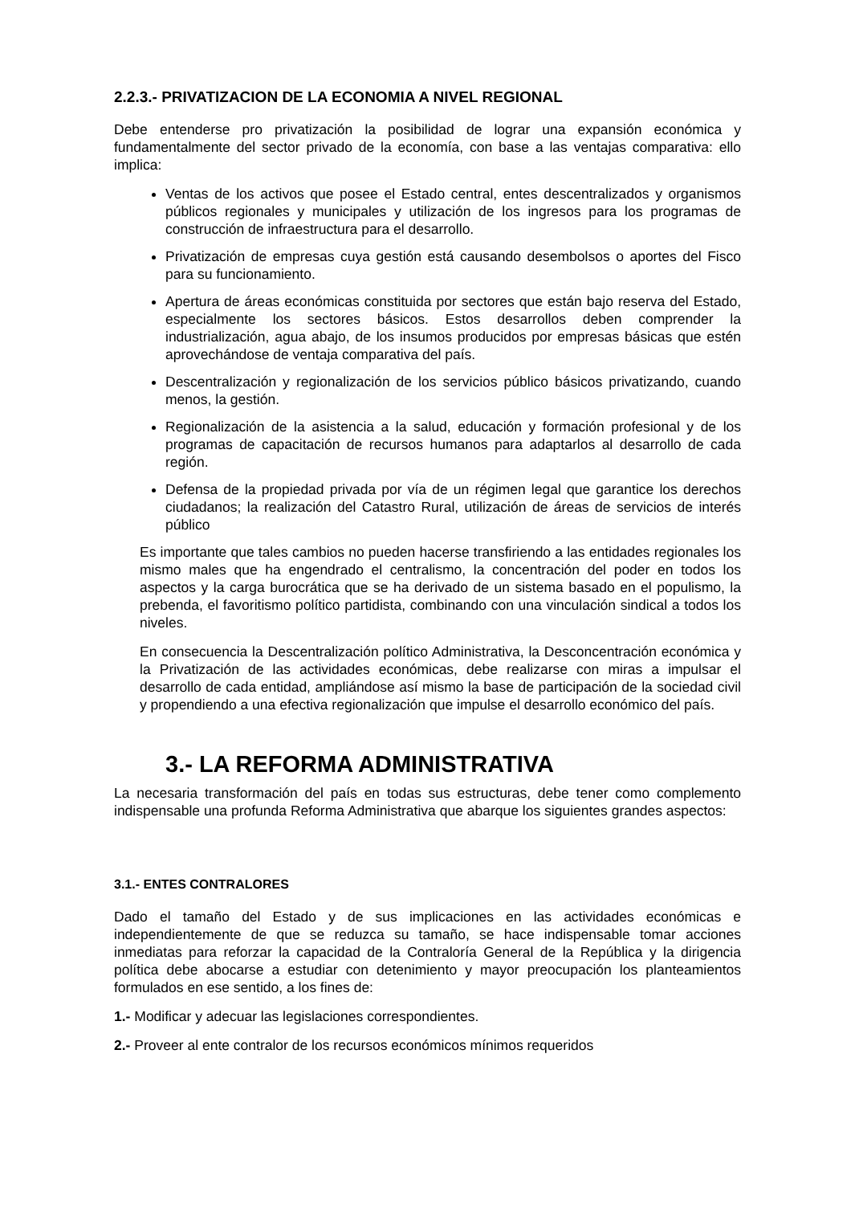2.2.3.- PRIVATIZACION DE LA ECONOMIA A NIVEL REGIONAL
Debe entenderse pro privatización la posibilidad de lograr una expansión económica y fundamentalmente del sector privado de la economía, con base a las ventajas comparativa: ello implica:
Ventas de los activos que posee el Estado central, entes descentralizados y organismos públicos regionales y municipales y utilización de los ingresos para los programas de construcción de infraestructura para el desarrollo.
Privatización de empresas cuya gestión está causando desembolsos o aportes del Fisco para su funcionamiento.
Apertura de áreas económicas constituida por sectores que están bajo reserva del Estado, especialmente los sectores básicos. Estos desarrollos deben comprender la industrialización, agua abajo, de los insumos producidos por empresas básicas que estén aprovechándose de ventaja comparativa del país.
Descentralización y regionalización de los servicios público básicos privatizando, cuando menos, la gestión.
Regionalización de la asistencia a la salud, educación y formación profesional y de los programas de capacitación de recursos humanos para adaptarlos al desarrollo de cada región.
Defensa de la propiedad privada por vía de un régimen legal que garantice los derechos ciudadanos; la realización del Catastro Rural, utilización de áreas de servicios de interés público
Es importante que tales cambios no pueden hacerse transfiriendo a las entidades regionales los mismo males que ha engendrado el centralismo, la concentración del poder en todos los aspectos y la carga burocrática que se ha derivado de un sistema basado en el populismo, la prebenda, el favoritismo político partidista, combinando con una vinculación sindical a todos los niveles.
En consecuencia la Descentralización político Administrativa, la Desconcentración económica y la Privatización de las actividades económicas, debe realizarse con miras a impulsar el desarrollo de cada entidad, ampliándose así mismo la base de participación de la sociedad civil y propendiendo a una efectiva regionalización que impulse el desarrollo económico del país.
3.- LA REFORMA ADMINISTRATIVA
La necesaria transformación del país en todas sus estructuras, debe tener como complemento indispensable una profunda Reforma Administrativa que abarque los siguientes grandes aspectos:
3.1.- ENTES CONTRALORES
Dado el tamaño del Estado y de sus implicaciones en las actividades económicas e independientemente de que se reduzca su tamaño, se hace indispensable tomar acciones inmediatas para reforzar la capacidad de la Contraloría General de la República y la dirigencia política debe abocarse a estudiar con detenimiento y mayor preocupación los planteamientos formulados en ese sentido, a los fines de:
1.- Modificar y adecuar las legislaciones correspondientes.
2.- Proveer al ente contralor de los recursos económicos mínimos requeridos